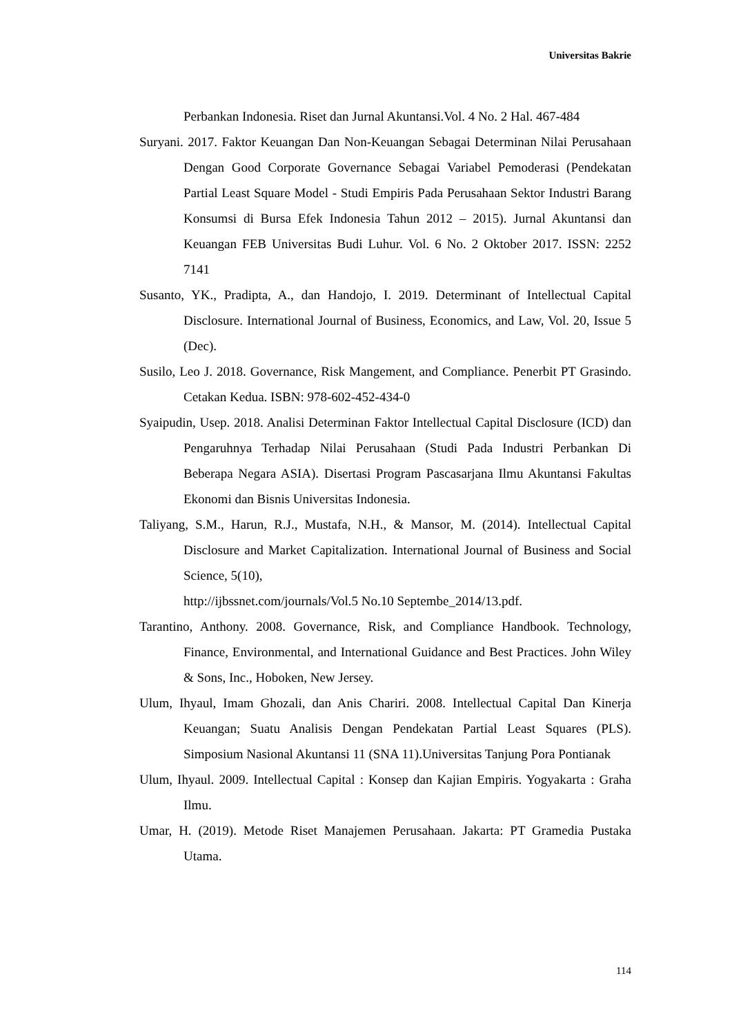Universitas Bakrie
Perbankan Indonesia. Riset dan Jurnal Akuntansi.Vol. 4 No. 2 Hal. 467-484
Suryani. 2017. Faktor Keuangan Dan Non-Keuangan Sebagai Determinan Nilai Perusahaan Dengan Good Corporate Governance Sebagai Variabel Pemoderasi (Pendekatan Partial Least Square Model - Studi Empiris Pada Perusahaan Sektor Industri Barang Konsumsi di Bursa Efek Indonesia Tahun 2012 – 2015). Jurnal Akuntansi dan Keuangan FEB Universitas Budi Luhur. Vol. 6 No. 2 Oktober 2017. ISSN: 2252 7141
Susanto, YK., Pradipta, A., dan Handojo, I. 2019. Determinant of Intellectual Capital Disclosure. International Journal of Business, Economics, and Law, Vol. 20, Issue 5 (Dec).
Susilo, Leo J. 2018. Governance, Risk Mangement, and Compliance. Penerbit PT Grasindo. Cetakan Kedua. ISBN: 978-602-452-434-0
Syaipudin, Usep. 2018. Analisi Determinan Faktor Intellectual Capital Disclosure (ICD) dan Pengaruhnya Terhadap Nilai Perusahaan (Studi Pada Industri Perbankan Di Beberapa Negara ASIA). Disertasi Program Pascasarjana Ilmu Akuntansi Fakultas Ekonomi dan Bisnis Universitas Indonesia.
Taliyang, S.M., Harun, R.J., Mustafa, N.H., & Mansor, M. (2014). Intellectual Capital Disclosure and Market Capitalization. International Journal of Business and Social Science, 5(10),
http://ijbssnet.com/journals/Vol.5 No.10 Septembe_2014/13.pdf.
Tarantino, Anthony. 2008. Governance, Risk, and Compliance Handbook. Technology, Finance, Environmental, and International Guidance and Best Practices. John Wiley & Sons, Inc., Hoboken, New Jersey.
Ulum, Ihyaul, Imam Ghozali, dan Anis Chariri. 2008. Intellectual Capital Dan Kinerja Keuangan; Suatu Analisis Dengan Pendekatan Partial Least Squares (PLS). Simposium Nasional Akuntansi 11 (SNA 11).Universitas Tanjung Pora Pontianak
Ulum, Ihyaul. 2009. Intellectual Capital : Konsep dan Kajian Empiris. Yogyakarta : Graha Ilmu.
Umar, H. (2019). Metode Riset Manajemen Perusahaan. Jakarta: PT Gramedia Pustaka Utama.
114